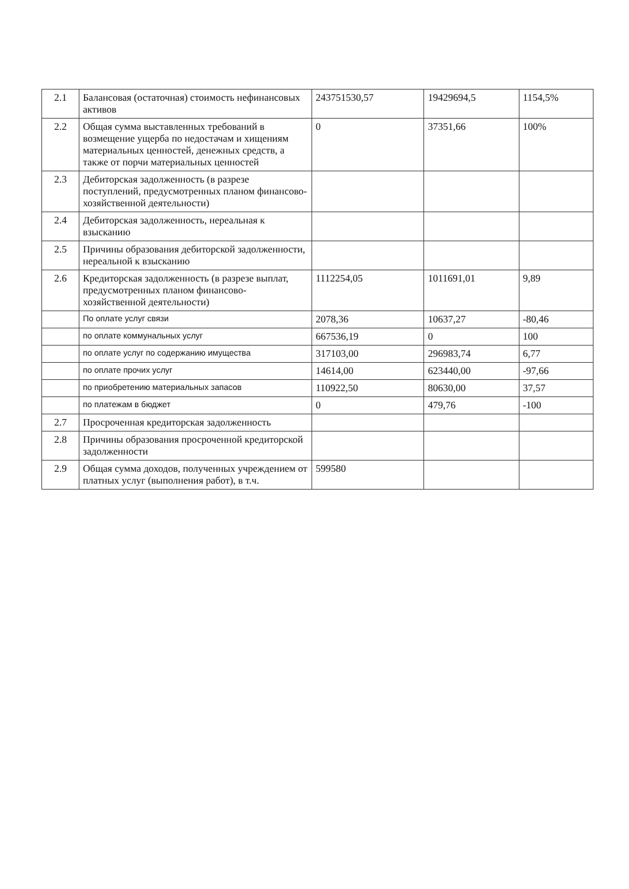| 2.1 | Балансовая (остаточная) стоимость нефинансовых активов | 243751530,57 | 19429694,5 | 1154,5% |
| 2.2 | Общая сумма выставленных требований в возмещение ущерба по недостачам и хищениям материальных ценностей, денежных средств, а также от порчи материальных ценностей | 0 | 37351,66 | 100% |
| 2.3 | Дебиторская задолженность (в разрезе поступлений, предусмотренных планом финансово-хозяйственной деятельности) | | | |
| 2.4 | Дебиторская задолженность, нереальная к взысканию | | | |
| 2.5 | Причины образования дебиторской задолженности, нереальной к взысканию | | | |
| 2.6 | Кредиторская задолженность (в разрезе выплат, предусмотренных планом финансово-хозяйственной деятельности) | 1112254,05 | 1011691,01 | 9,89 |
| | По оплате услуг связи | 2078,36 | 10637,27 | -80,46 |
| | по оплате коммунальных услуг | 667536,19 | 0 | 100 |
| | по оплате услуг по содержанию имущества | 317103,00 | 296983,74 | 6,77 |
| | по оплате прочих услуг | 14614,00 | 623440,00 | -97,66 |
| | по приобретению материальных запасов | 110922,50 | 80630,00 | 37,57 |
| | по платежам в бюджет | 0 | 479,76 | -100 |
| 2.7 | Просроченная кредиторская задолженность | | | |
| 2.8 | Причины образования просроченной кредиторской задолженности | | | |
| 2.9 | Общая сумма доходов, полученных учреждением от платных услуг (выполнения работ), в т.ч. | 599580 | | |